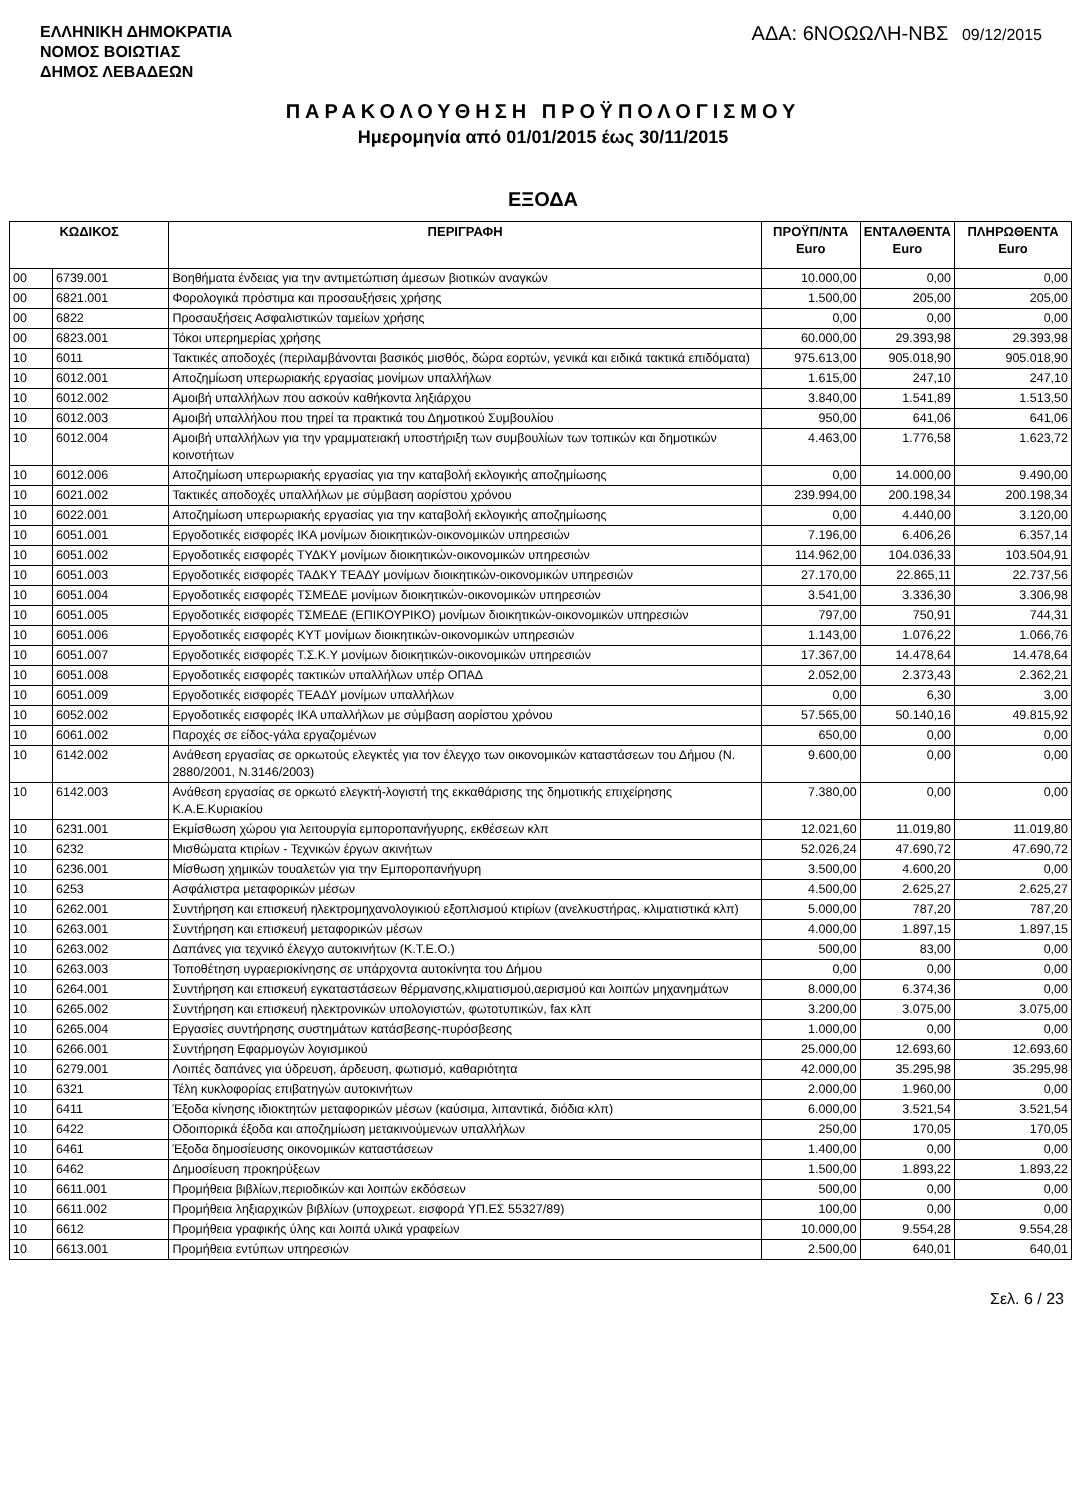ΕΛΛΗΝΙΚΗ ΔΗΜΟΚΡΑΤΙΑ
ΝΟΜΟΣ ΒΟΙΩΤΙΑΣ
ΔΗΜΟΣ ΛΕΒΑΔΕΩΝ
ΑΔΑ: 6ΝΟΩΩΛΗ-ΝΒΣ 09/12/2015
ΠΑΡΑΚΟΛΟΥΘΗΣΗ ΠΡΟΫΠΟΛΟΓΙΣΜΟΥ
Ημερομηνία από 01/01/2015 έως 30/11/2015
ΕΞΟΔΑ
| ΚΩΔΙΚΟΣ | | ΠΕΡΙΓΡΑΦΗ | ΠΡΟΫΠ/ΝΤΑ Euro | ΕΝΤΑΛΘΕΝΤΑ Euro | ΠΛΗΡΩΘΕΝΤΑ Euro |
| --- | --- | --- | --- | --- | --- |
| 00 | 6739.001 | Βοηθήματα ένδειας για την αντιμετώπιση άμεσων βιοτικών αναγκών | 10.000,00 | 0,00 | 0,00 |
| 00 | 6821.001 | Φορολογικά πρόστιμα και προσαυξήσεις χρήσης | 1.500,00 | 205,00 | 205,00 |
| 00 | 6822 | Προσαυξήσεις Ασφαλιστικών ταμείων χρήσης | 0,00 | 0,00 | 0,00 |
| 00 | 6823.001 | Τόκοι υπερημερίας χρήσης | 60.000,00 | 29.393,98 | 29.393,98 |
| 10 | 6011 | Τακτικές αποδοχές (περιλαμβάνονται βασικός μισθός, δώρα εορτών, γενικά και ειδικά τακτικά επιδόματα) | 975.613,00 | 905.018,90 | 905.018,90 |
| 10 | 6012.001 | Αποζημίωση υπερωριακής εργασίας μονίμων υπαλλήλων | 1.615,00 | 247,10 | 247,10 |
| 10 | 6012.002 | Αμοιβή υπαλλήλων που ασκούν καθήκοντα ληξιάρχου | 3.840,00 | 1.541,89 | 1.513,50 |
| 10 | 6012.003 | Αμοιβή υπαλλήλου που τηρεί τα πρακτικά του Δημοτικού Συμβουλίου | 950,00 | 641,06 | 641,06 |
| 10 | 6012.004 | Αμοιβή υπαλλήλων για την γραμματειακή υποστήριξη των συμβουλίων των τοπικών και δημοτικών κοινοτήτων | 4.463,00 | 1.776,58 | 1.623,72 |
| 10 | 6012.006 | Αποζημίωση υπερωριακής εργασίας για την καταβολή εκλογικής αποζημίωσης | 0,00 | 14.000,00 | 9.490,00 |
| 10 | 6021.002 | Τακτικές αποδοχές υπαλλήλων με σύμβαση αορίστου χρόνου | 239.994,00 | 200.198,34 | 200.198,34 |
| 10 | 6022.001 | Αποζημίωση υπερωριακής εργασίας για την καταβολή εκλογικής αποζημίωσης | 0,00 | 4.440,00 | 3.120,00 |
| 10 | 6051.001 | Εργοδοτικές εισφορές ΙΚΑ μονίμων διοικητικών-οικονομικών υπηρεσιών | 7.196,00 | 6.406,26 | 6.357,14 |
| 10 | 6051.002 | Εργοδοτικές εισφορές ΤΥΔΚΥ μονίμων διοικητικών-οικονομικών υπηρεσιών | 114.962,00 | 104.036,33 | 103.504,91 |
| 10 | 6051.003 | Εργοδοτικές εισφορές ΤΑΔΚΥ ΤΕΑΔΥ μονίμων διοικητικών-οικονομικών υπηρεσιών | 27.170,00 | 22.865,11 | 22.737,56 |
| 10 | 6051.004 | Εργοδοτικές εισφορές ΤΣΜΕΔΕ μονίμων διοικητικών-οικονομικών υπηρεσιών | 3.541,00 | 3.336,30 | 3.306,98 |
| 10 | 6051.005 | Εργοδοτικές εισφορές ΤΣΜΕΔΕ (ΕΠΙΚΟΥΡΙΚΟ) μονίμων διοικητικών-οικονομικών υπηρεσιών | 797,00 | 750,91 | 744,31 |
| 10 | 6051.006 | Εργοδοτικές εισφορές ΚΥΤ μονίμων διοικητικών-οικονομικών υπηρεσιών | 1.143,00 | 1.076,22 | 1.066,76 |
| 10 | 6051.007 | Εργοδοτικές εισφορές Τ.Σ.Κ.Υ μονίμων διοικητικών-οικονομικών υπηρεσιών | 17.367,00 | 14.478,64 | 14.478,64 |
| 10 | 6051.008 | Εργοδοτικές εισφορές τακτικών υπαλλήλων υπέρ ΟΠΑΔ | 2.052,00 | 2.373,43 | 2.362,21 |
| 10 | 6051.009 | Εργοδοτικές εισφορές ΤΕΑΔΥ μονίμων υπαλλήλων | 0,00 | 6,30 | 3,00 |
| 10 | 6052.002 | Εργοδοτικές εισφορές ΙΚΑ υπαλλήλων με σύμβαση αορίστου χρόνου | 57.565,00 | 50.140,16 | 49.815,92 |
| 10 | 6061.002 | Παροχές σε είδος-γάλα εργαζομένων | 650,00 | 0,00 | 0,00 |
| 10 | 6142.002 | Ανάθεση εργασίας σε ορκωτούς ελεγκτές για τον έλεγχο των οικονομικών καταστάσεων του Δήμου (Ν. 2880/2001, Ν.3146/2003) | 9.600,00 | 0,00 | 0,00 |
| 10 | 6142.003 | Ανάθεση εργασίας σε ορκωτό ελεγκτή-λογιστή της εκκαθάρισης της δημοτικής επιχείρησης Κ.Α.Ε.Κυριακίου | 7.380,00 | 0,00 | 0,00 |
| 10 | 6231.001 | Εκμίσθωση χώρου για λειτουργία εμποροπανήγυρης, εκθέσεων κλπ | 12.021,60 | 11.019,80 | 11.019,80 |
| 10 | 6232 | Μισθώματα κτιρίων - Τεχνικών έργων ακινήτων | 52.026,24 | 47.690,72 | 47.690,72 |
| 10 | 6236.001 | Μίσθωση χημικών τουαλετών για την Εμποροπανήγυρη | 3.500,00 | 4.600,20 | 0,00 |
| 10 | 6253 | Ασφάλιστρα μεταφορικών μέσων | 4.500,00 | 2.625,27 | 2.625,27 |
| 10 | 6262.001 | Συντήρηση και επισκευή ηλεκτρομηχανολογικιού εξοπλισμού κτιρίων (ανελκυστήρας, κλιματιστικά κλπ) | 5.000,00 | 787,20 | 787,20 |
| 10 | 6263.001 | Συντήρηση και επισκευή μεταφορικών μέσων | 4.000,00 | 1.897,15 | 1.897,15 |
| 10 | 6263.002 | Δαπάνες για τεχνικό έλεγχο αυτοκινήτων (Κ.Τ.Ε.Ο.) | 500,00 | 83,00 | 0,00 |
| 10 | 6263.003 | Τοποθέτηση υγραεριοκίνησης σε υπάρχοντα αυτοκίνητα του Δήμου | 0,00 | 0,00 | 0,00 |
| 10 | 6264.001 | Συντήρηση και επισκευή εγκαταστάσεων θέρμανσης,κλιματισμού,αερισμού και λοιπών μηχανημάτων | 8.000,00 | 6.374,36 | 0,00 |
| 10 | 6265.002 | Συντήρηση και επισκευή ηλεκτρονικών υπολογιστών, φωτοτυπικών, fax κλπ | 3.200,00 | 3.075,00 | 3.075,00 |
| 10 | 6265.004 | Εργασίες συντήρησης συστημάτων κατάσβεσης-πυρόσβεσης | 1.000,00 | 0,00 | 0,00 |
| 10 | 6266.001 | Συντήρηση Εφαρμογών λογισμικού | 25.000,00 | 12.693,60 | 12.693,60 |
| 10 | 6279.001 | Λοιπές δαπάνες για ύδρευση, άρδευση, φωτισμό, καθαριότητα | 42.000,00 | 35.295,98 | 35.295,98 |
| 10 | 6321 | Τέλη κυκλοφορίας επιβατηγών αυτοκινήτων | 2.000,00 | 1.960,00 | 0,00 |
| 10 | 6411 | Έξοδα κίνησης ιδιοκτητών μεταφορικών μέσων (καύσιμα, λιπαντικά, διόδια κλπ) | 6.000,00 | 3.521,54 | 3.521,54 |
| 10 | 6422 | Οδοιπορικά έξοδα και αποζημίωση μετακινούμενων υπαλλήλων | 250,00 | 170,05 | 170,05 |
| 10 | 6461 | Έξοδα δημοσίευσης οικονομικών καταστάσεων | 1.400,00 | 0,00 | 0,00 |
| 10 | 6462 | Δημοσίευση προκηρύξεων | 1.500,00 | 1.893,22 | 1.893,22 |
| 10 | 6611.001 | Προμήθεια βιβλίων,περιοδικών και λοιπών εκδόσεων | 500,00 | 0,00 | 0,00 |
| 10 | 6611.002 | Προμήθεια ληξιαρχικών βιβλίων (υποχρεωτ. εισφορά ΥΠ.ΕΣ 55327/89) | 100,00 | 0,00 | 0,00 |
| 10 | 6612 | Προμήθεια γραφικής ύλης και λοιπά υλικά γραφείων | 10.000,00 | 9.554,28 | 9.554,28 |
| 10 | 6613.001 | Προμήθεια εντύπων υπηρεσιών | 2.500,00 | 640,01 | 640,01 |
Σελ. 6 / 23